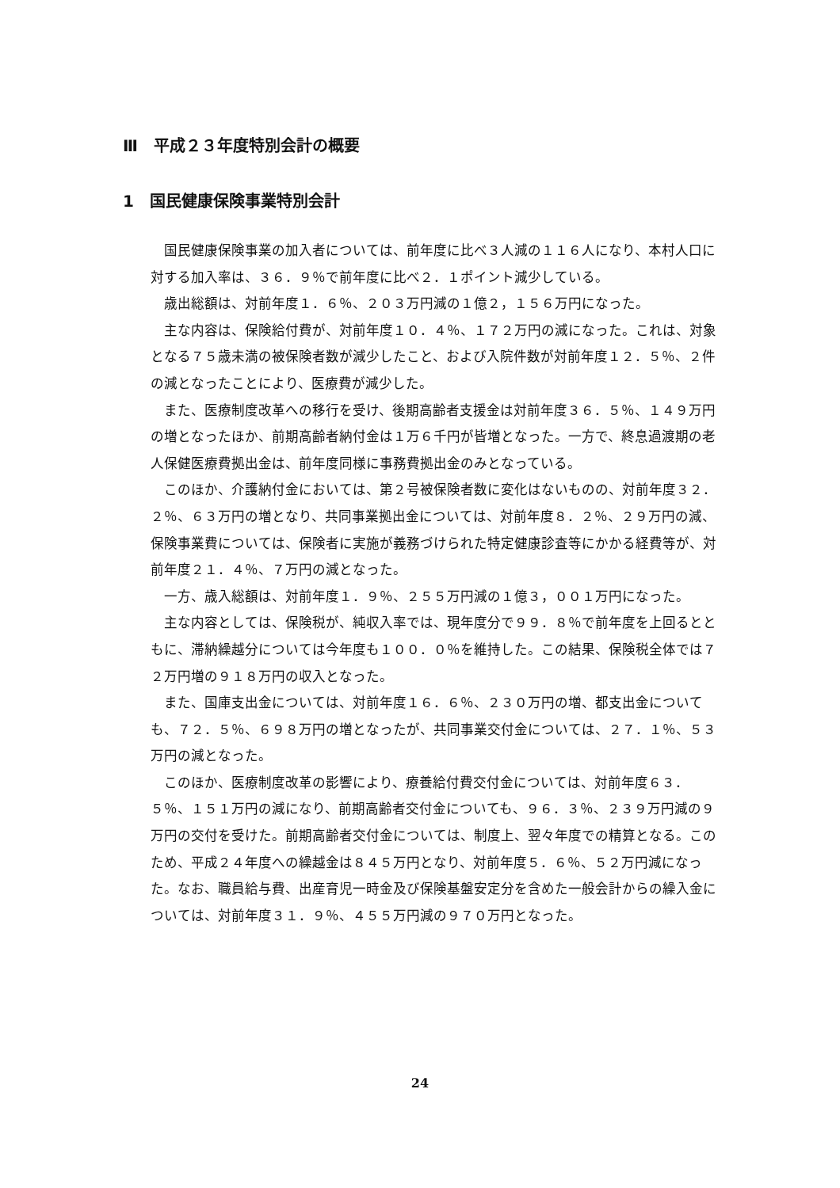Ⅲ　平成２３年度特別会計の概要
1　国民健康保険事業特別会計
国民健康保険事業の加入者については、前年度に比べ３人減の１１６人になり、本村人口に対する加入率は、３６．９％で前年度に比べ２．１ポイント減少している。
歳出総額は、対前年度１．６％、２０３万円減の１億２，１５６万円になった。
主な内容は、保険給付費が、対前年度１０．４％、１７２万円の減になった。これは、対象となる７５歳未満の被保険者数が減少したこと、および入院件数が対前年度１２．５％、２件の減となったことにより、医療費が減少した。
また、医療制度改革への移行を受け、後期高齢者支援金は対前年度３６．５％、１４９万円の増となったほか、前期高齢者納付金は１万６千円が皆増となった。一方で、終息過渡期の老人保健医療費拠出金は、前年度同様に事務費拠出金のみとなっている。
このほか、介護納付金においては、第２号被保険者数に変化はないものの、対前年度３２．２％、６３万円の増となり、共同事業拠出金については、対前年度８．２％、２９万円の減、保険事業費については、保険者に実施が義務づけられた特定健康診査等にかかる経費等が、対前年度２１．４％、７万円の減となった。
一方、歳入総額は、対前年度１．９％、２５５万円減の１億３，００１万円になった。
主な内容としては、保険税が、純収入率では、現年度分で９９．８％で前年度を上回るとともに、滞納繰越分については今年度も１００．０％を維持した。この結果、保険税全体では７２万円増の９１８万円の収入となった。
また、国庫支出金については、対前年度１６．６％、２３０万円の増、都支出金についても、７２．５％、６９８万円の増となったが、共同事業交付金については、２７．１％、５３万円の減となった。
このほか、医療制度改革の影響により、療養給付費交付金については、対前年度６３．５％、１５１万円の減になり、前期高齢者交付金についても、９６．３％、２３９万円減の９万円の交付を受けた。前期高齢者交付金については、制度上、翌々年度での精算となる。このため、平成２４年度への繰越金は８４５万円となり、対前年度５．６％、５２万円減になった。なお、職員給与費、出産育児一時金及び保険基盤安定分を含めた一般会計からの繰入金については、対前年度３１．９％、４５５万円減の９７０万円となった。
24